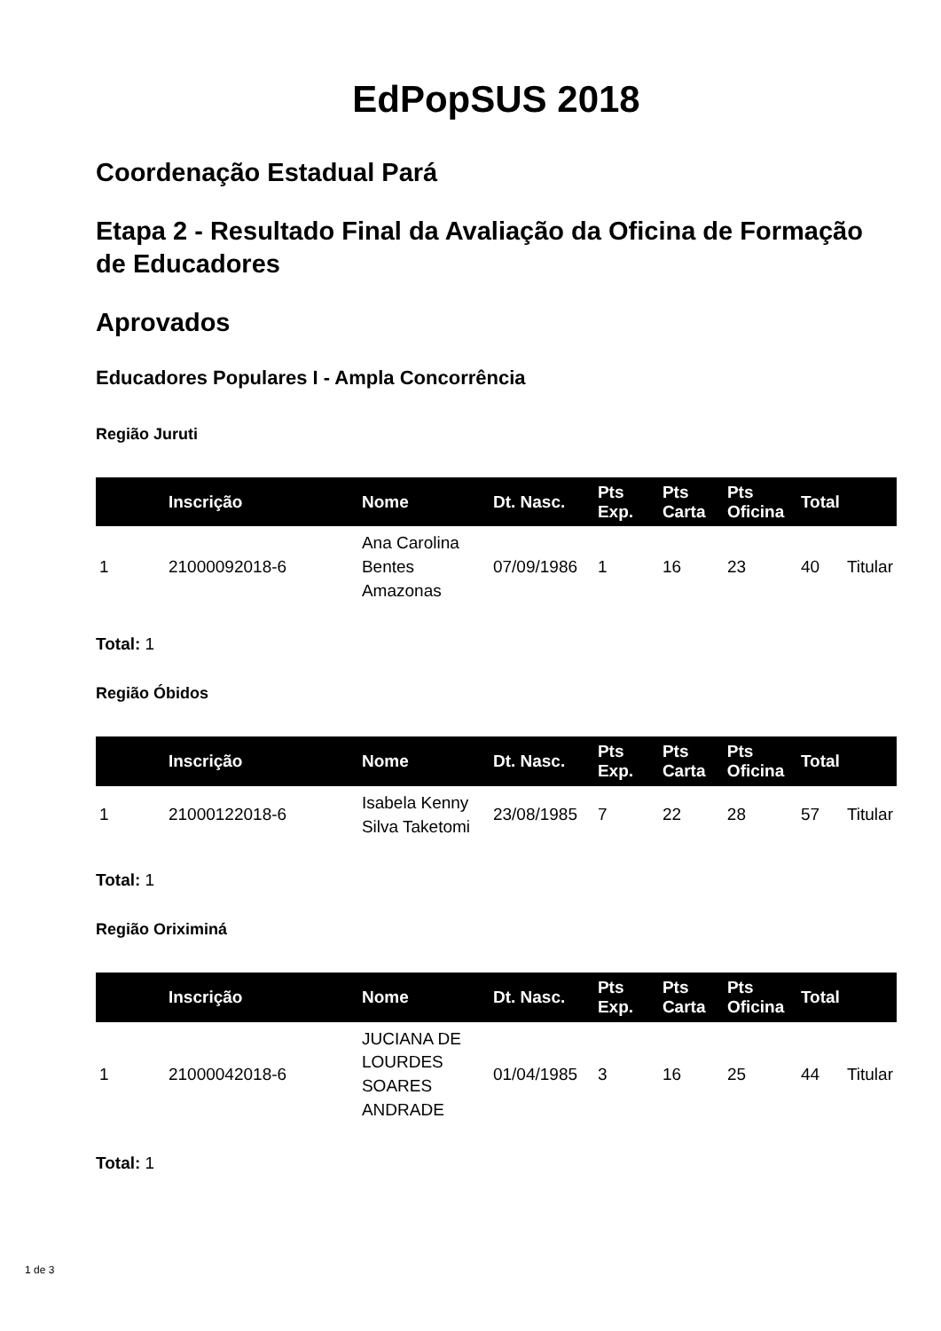EdPopSUS 2018
Coordenação Estadual Pará
Etapa 2 - Resultado Final da Avaliação da Oficina de Formação de Educadores
Aprovados
Educadores Populares I - Ampla Concorrência
Região Juruti
| | Inscrição | Nome | Dt. Nasc. | Pts Exp. | Pts Carta | Pts Oficina | Total | |
| --- | --- | --- | --- | --- | --- | --- | --- | --- |
| 1 | 21000092018-6 | Ana Carolina Bentes Amazonas | 07/09/1986 | 1 | 16 | 23 | 40 | Titular |
Total: 1
Região Óbidos
| | Inscrição | Nome | Dt. Nasc. | Pts Exp. | Pts Carta | Pts Oficina | Total | |
| --- | --- | --- | --- | --- | --- | --- | --- | --- |
| 1 | 21000122018-6 | Isabela Kenny Silva Taketomi | 23/08/1985 | 7 | 22 | 28 | 57 | Titular |
Total: 1
Região Oriximiná
| | Inscrição | Nome | Dt. Nasc. | Pts Exp. | Pts Carta | Pts Oficina | Total | |
| --- | --- | --- | --- | --- | --- | --- | --- | --- |
| 1 | 21000042018-6 | JUCIANA DE LOURDES SOARES ANDRADE | 01/04/1985 | 3 | 16 | 25 | 44 | Titular |
Total: 1
1 de 3